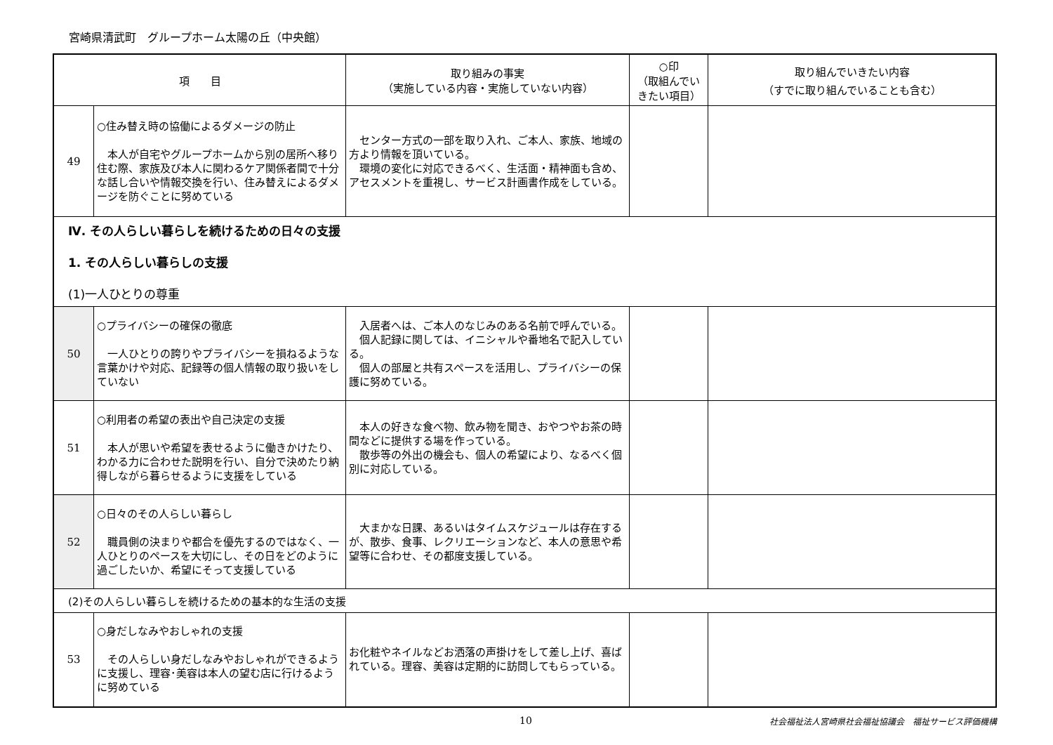宮崎県清武町　グループホーム太陽の丘（中央館）
| 項 目 | | 取り組みの事実 （実施している内容・実施していない内容） | ○印 （取組んでいきたい項目） | 取り組んでいきたい内容 （すでに取り組んでいることも含む） |
| --- | --- | --- | --- | --- |
| 49 | ○住み替え時の協働によるダメージの防止 本人が自宅やグループホームから別の居所へ移り住む際、家族及び本人に関わるケア関係者間で十分な話し合いや情報交換を行い、住み替えによるダメージを防ぐことに努めている | センター方式の一部を取り入れ、ご本人、家族、地域の方より情報を頂いている。 環境の変化に対応できるべく、生活面・精神面も含め、アセスメントを重視し、サービス計画書作成をしている。 | | |
| Ⅳ. その人らしい暮らしを続けるための日々の支援 1. その人らしい暮らしの支援 (1)一人ひとりの尊重 | | | | |
| 50 | ○プライバシーの確保の徹底 一人ひとりの誇りやプライバシーを損ねるような言葉かけや対応、記録等の個人情報の取り扱いをしていない | 入居者へは、ご本人のなじみのある名前で呼んでいる。 個人記録に関しては、イニシャルや番地名で記入している。 個人の部屋と共有スペースを活用し、プライバシーの保護に努めている。 | | |
| 51 | ○利用者の希望の表出や自己決定の支援 本人が思いや希望を表せるように働きかけたり、わかる力に合わせた説明を行い、自分で決めたり納得しながら暮らせるように支援をしている | 本人の好きな食べ物、飲み物を聞き、おやつやお茶の時間などに提供する場を作っている。 散歩等の外出の機会も、個人の希望により、なるべく個別に対応している。 | | |
| 52 | ○日々のその人らしい暮らし 職員側の決まりや都合を優先するのではなく、一人ひとりのペースを大切にし、その日をどのように過ごしたいか、希望にそって支援している | 大まかな日課、あるいはタイムスケジュールは存在するが、散歩、食事、レクリエーションなど、本人の意思や希望等に合わせ、その都度支援している。 | | |
| (2)その人らしい暮らしを続けるための基本的な生活の支援 | | | | |
| 53 | ○身だしなみやおしゃれの支援 その人らしい身だしなみやおしゃれができるように支援し、理容･美容は本人の望む店に行けるように努めている | お化粧やネイルなどお洒落の声掛けをして差し上げ、喜ばれている。理容、美容は定期的に訪問してもらっている。 | | |
10 社会福祉法人宮崎県社会福祉協議会　福祉サービス評価機構